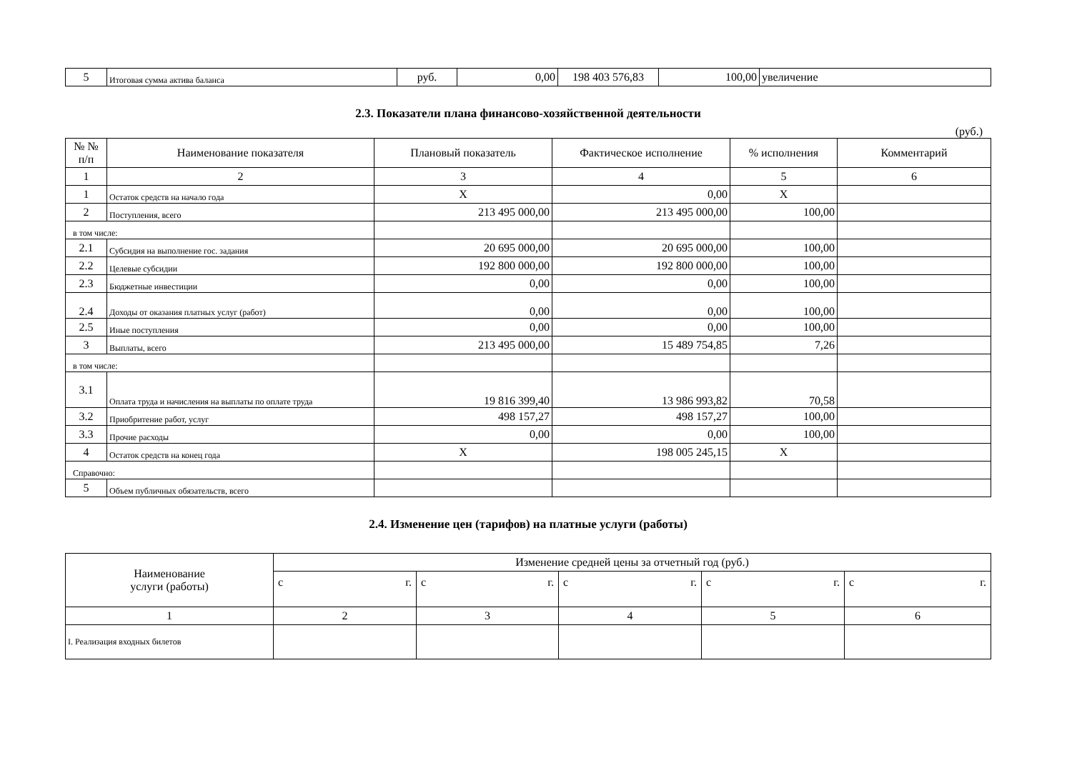| 5 | Итоговая сумма актива баланса | руб. | 0,00 | 198 403 576,83 | 100,00 | увеличение |
2.3. Показатели плана финансово-хозяйственной деятельности
(руб.)
| № № п/п | Наименование показателя | Плановый показатель | Фактическое исполнение | % исполнения | Комментарий |
| --- | --- | --- | --- | --- | --- |
| 1 | 2 | 3 | 4 | 5 | 6 |
| 1 | Остаток средств на начало года | X | 0,00 | X | |
| 2 | Поступления, всего | 213 495 000,00 | 213 495 000,00 | 100,00 | |
| в том числе: | | | | | |
| 2.1 | Субсидия на выполнение гос. задания | 20 695 000,00 | 20 695 000,00 | 100,00 | |
| 2.2 | Целевые субсидии | 192 800 000,00 | 192 800 000,00 | 100,00 | |
| 2.3 | Бюджетные инвестиции | 0,00 | 0,00 | 100,00 | |
| 2.4 | Доходы от оказания платных услуг (работ) | 0,00 | 0,00 | 100,00 | |
| 2.5 | Иные поступления | 0,00 | 0,00 | 100,00 | |
| 3 | Выплаты, всего | 213 495 000,00 | 15 489 754,85 | 7,26 | |
| в том числе: | | | | | |
| 3.1 | Оплата труда и начисления на выплаты по оплате труда | 19 816 399,40 | 13 986 993,82 | 70,58 | |
| 3.2 | Приобритение работ, услуг | 498 157,27 | 498 157,27 | 100,00 | |
| 3.3 | Прочие расходы | 0,00 | 0,00 | 100,00 | |
| 4 | Остаток средств на конец года | X | 198 005 245,15 | X | |
| Справочно: | | | | | |
| 5 | Объем публичных обязательств, всего | | | | |
2.4. Изменение цен (тарифов) на платные услуги (работы)
| Наименование услуги (работы) | Изменение средней цены за отчетный год (руб.) | | | | |
| --- | --- | --- | --- | --- | --- |
| | с г. | с г. | с г. | с г. | с г. |
| 1 | 2 | 3 | 4 | 5 | 6 |
| I. Реализация входных билетов | | | | | |